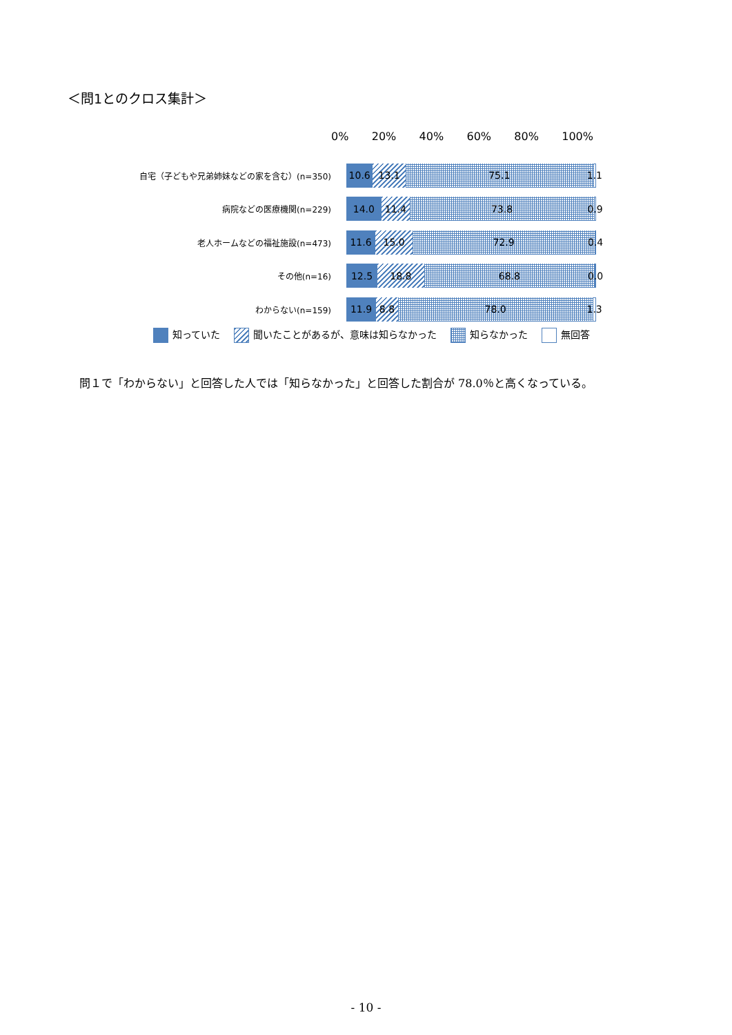＜問1とのクロス集計＞
0% 20% 40% 60% 80% 100%
自宅（子どもや兄弟姉妹などの家を含む）(n=350)
10.6 13.1 75.1 1.1
病院などの医療機関(n=229)
14.0 11.4 73.8 0.9
老人ホームなどの福祉施設(n=473)
11.6 15.0 72.9 0.4
その他(n=16)
12.5 18.8 68.8 0.0
わからない(n=159)
11.9 8.8 78.0 1.3
知っていた
聞いたことがあるが、意味は知らなかった
知らなかった 無回答
問１で「わからない」と回答した人では「知らなかった」と回答した割合が 78.0％と高くなっている。
- 10 -